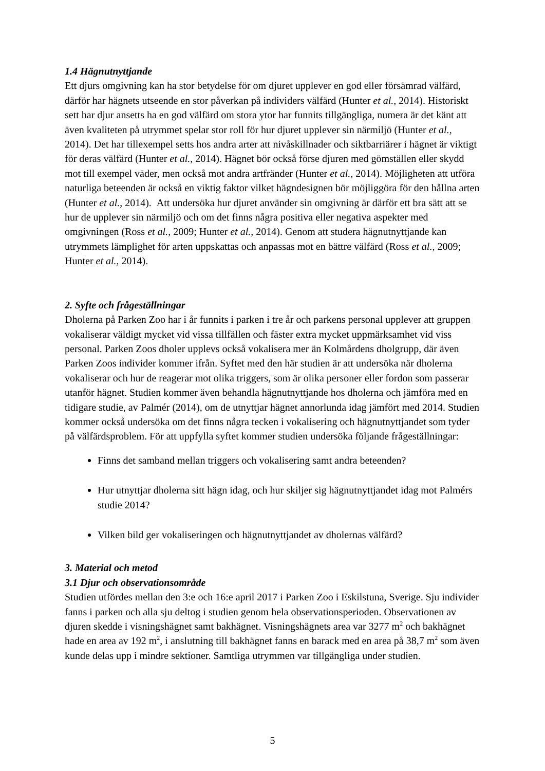1.4 Hägnutnyttjande
Ett djurs omgivning kan ha stor betydelse för om djuret upplever en god eller försämrad välfärd, därför har hägnets utseende en stor påverkan på individers välfärd (Hunter et al., 2014). Historiskt sett har djur ansetts ha en god välfärd om stora ytor har funnits tillgängliga, numera är det känt att även kvaliteten på utrymmet spelar stor roll för hur djuret upplever sin närmiljö (Hunter et al., 2014). Det har tillexempel setts hos andra arter att nivåskillnader och siktbarriärer i hägnet är viktigt för deras välfärd (Hunter et al., 2014). Hägnet bör också förse djuren med gömställen eller skydd mot till exempel väder, men också mot andra artfränder (Hunter et al., 2014). Möjligheten att utföra naturliga beteenden är också en viktig faktor vilket hägndesignen bör möjliggöra för den hållna arten (Hunter et al., 2014). Att undersöka hur djuret använder sin omgivning är därför ett bra sätt att se hur de upplever sin närmiljö och om det finns några positiva eller negativa aspekter med omgivningen (Ross et al., 2009; Hunter et al., 2014). Genom att studera hägnutnyttjande kan utrymmets lämplighet för arten uppskattas och anpassas mot en bättre välfärd (Ross et al., 2009; Hunter et al., 2014).
2. Syfte och frågeställningar
Dholerna på Parken Zoo har i år funnits i parken i tre år och parkens personal upplever att gruppen vokaliserar väldigt mycket vid vissa tillfällen och fäster extra mycket uppmärksamhet vid viss personal. Parken Zoos dholer upplevs också vokalisera mer än Kolmårdens dholgrupp, där även Parken Zoos individer kommer ifrån. Syftet med den här studien är att undersöka när dholerna vokaliserar och hur de reagerar mot olika triggers, som är olika personer eller fordon som passerar utanför hägnet. Studien kommer även behandla hägnutnyttjande hos dholerna och jämföra med en tidigare studie, av Palmér (2014), om de utnyttjar hägnet annorlunda idag jämfört med 2014. Studien kommer också undersöka om det finns några tecken i vokalisering och hägnutnyttjandet som tyder på välfärdsproblem. För att uppfylla syftet kommer studien undersöka följande frågeställningar:
Finns det samband mellan triggers och vokalisering samt andra beteenden?
Hur utnyttjar dholerna sitt hägn idag, och hur skiljer sig hägnutnyttjandet idag mot Palmérs studie 2014?
Vilken bild ger vokaliseringen och hägnutnyttjandet av dholernas välfärd?
3. Material och metod
3.1 Djur och observationsområde
Studien utfördes mellan den 3:e och 16:e april 2017 i Parken Zoo i Eskilstuna, Sverige. Sju individer fanns i parken och alla sju deltog i studien genom hela observationsperioden. Observationen av djuren skedde i visningshägnet samt bakhägnet. Visningshägnets area var 3277 m<sup>2</sup> och bakhägnet hade en area av 192 m<sup>2</sup>, i anslutning till bakhägnet fanns en barack med en area på 38,7 m<sup>2</sup> som även kunde delas upp i mindre sektioner. Samtliga utrymmen var tillgängliga under studien.
5